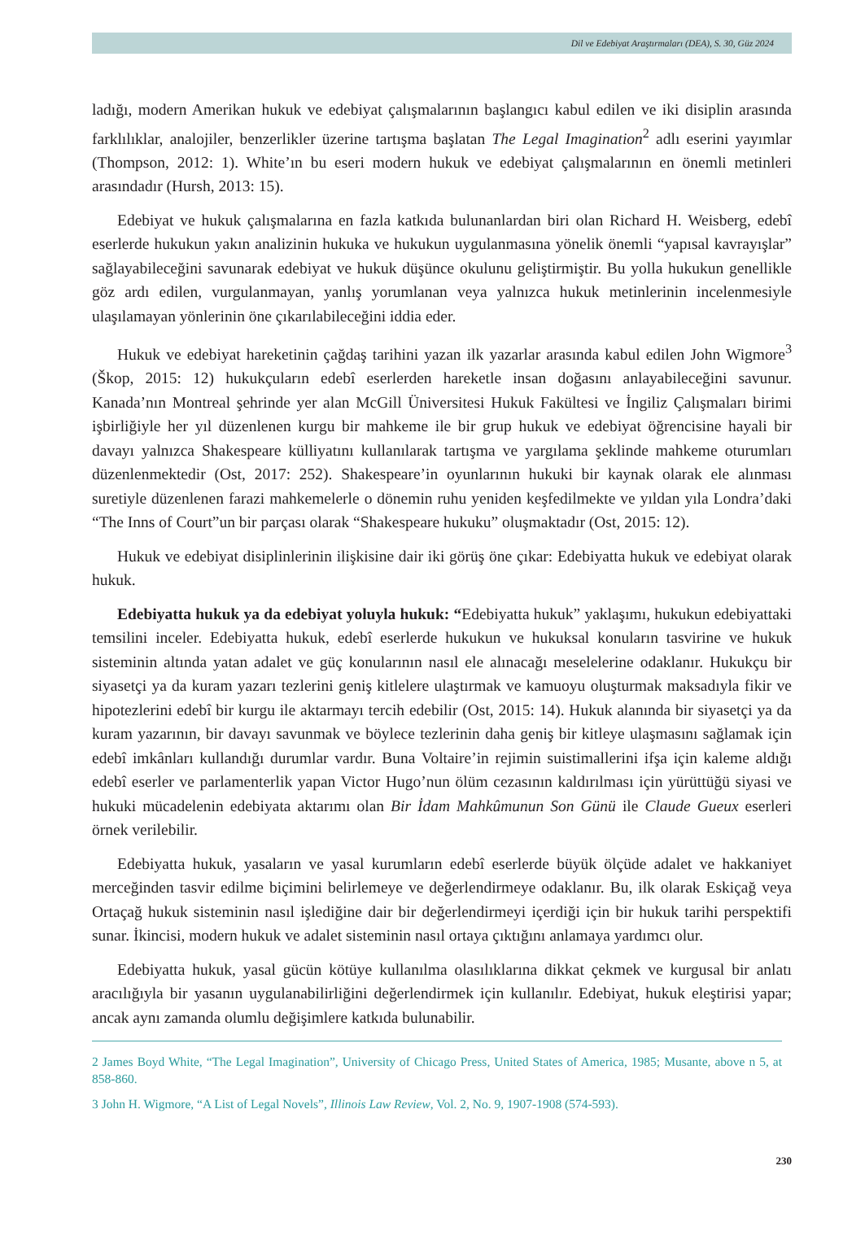Dil ve Edebiyat Araştırmaları (DEA), S. 30, Güz 2024
ladığı, modern Amerikan hukuk ve edebiyat çalışmalarının başlangıcı kabul edilen ve iki disiplin arasında farklılıklar, analojiler, benzerlikler üzerine tartışma başlatan The Legal Imagination<sup>2</sup> adlı eserini yayımlar (Thompson, 2012: 1). White’ın bu eseri modern hukuk ve edebiyat çalışmalarının en önemli metinleri arasındadır (Hursh, 2013: 15).
Edebiyat ve hukuk çalışmalarına en fazla katkıda bulunanlardan biri olan Richard H. Weisberg, edebî eserlerde hukukun yakın analizinin hukuka ve hukukun uygulanmasına yönelik önemli “yapısal kavrayışlar” sağlayabileceğini savunarak edebiyat ve hukuk düşünce okulunu geliştirmiştir. Bu yolla hukukun genellikle göz ardı edilen, vurgulanmayan, yanlış yorumlanan veya yalnızca hukuk metinlerinin incelenmesiyle ulaşılamayan yönlerinin öne çıkarılabileceğini iddia eder.
Hukuk ve edebiyat hareketinin çağdaş tarihini yazan ilk yazarlar arasında kabul edilen John Wigmore<sup>3</sup> (Škop, 2015: 12) hukukçuların edebî eserlerden hareketle insan doğasını anlayabileceğini savunur. Kanada’nın Montreal şehrinde yer alan McGill Üniversitesi Hukuk Fakültesi ve İngiliz Çalışmaları birimi işbirliğiyle her yıl düzenlenen kurgu bir mahkeme ile bir grup hukuk ve edebiyat öğrencisine hayali bir davayı yalnızca Shakespeare külliyatını kullanılarak tartışma ve yargılama şeklinde mahkeme oturumları düzenlenmektedir (Ost, 2017: 252). Shakespeare’in oyunlarının hukuki bir kaynak olarak ele alınması suretiyle düzenlenen farazi mahkemelerle o dönemin ruhu yeniden keşfedilmekte ve yıldan yıla Londra’daki “The Inns of Court”un bir parçası olarak “Shakespeare hukuku” oluşmaktadır (Ost, 2015: 12).
Hukuk ve edebiyat disiplinlerinin ilişkisine dair iki görüş öne çıkar: Edebiyatta hukuk ve edebiyat olarak hukuk.
Edebiyatta hukuk ya da edebiyat yoluyla hukuk: “Edebiyatta hukuk” yaklaşımı, hukukun edebiyattaki temsilini inceler. Edebiyatta hukuk, edebî eserlerde hukukun ve hukuksal konuların tasvirine ve hukuk sisteminin altında yatan adalet ve güç konularının nasıl ele alınacağı meselelerine odaklanır. Hukukçu bir siyasetçi ya da kuram yazarı tezlerini geniş kitlelere ulaştırmak ve kamuoyu oluşturmak maksadıyla fikir ve hipotezlerini edebî bir kurgu ile aktarmayı tercih edebilir (Ost, 2015: 14). Hukuk alanında bir siyasetçi ya da kuram yazarının, bir davayı savunmak ve böylece tezlerinin daha geniş bir kitleye ulaşmasını sağlamak için edebî imkânları kullandığı durumlar vardır. Buna Voltaire’in rejimin suistimallerini ifşa için kaleme aldığı edebî eserler ve parlamenterlik yapan Victor Hugo’nun ölüm cezasının kaldırılması için yürüttüğü siyasi ve hukuki mücadelenin edebiyata aktarımı olan Bir İdam Mahkûmunun Son Günü ile Claude Gueux eserleri örnek verilebilir.
Edebiyatta hukuk, yasaların ve yasal kurumların edebî eserlerde büyük ölçüde adalet ve hakkaniyet merceğinden tasvir edilme biçimini belirlemeye ve değerlendirmeye odaklanır. Bu, ilk olarak Eskiçağ veya Ortaçağ hukuk sisteminin nasıl işlediğine dair bir değerlendirmeyi içerdiği için bir hukuk tarihi perspektifi sunar. İkincisi, modern hukuk ve adalet sisteminin nasıl ortaya çıktığını anlamaya yardımcı olur.
Edebiyatta hukuk, yasal gücün kötüye kullanılma olasılıklarına dikkat çekmek ve kurgusal bir anlatı aracılığıyla bir yasanın uygulanabilirliğini değerlendirmek için kullanılır. Edebiyat, hukuk eleştirisi yapar; ancak aynı zamanda olumlu değişimlere katkıda bulunabilir.
2 James Boyd White, “The Legal Imagination”, University of Chicago Press, United States of America, 1985; Musante, above n 5, at 858-860.
3 John H. Wigmore, “A List of Legal Novels”, Illinois Law Review, Vol. 2, No. 9, 1907-1908 (574-593).
230